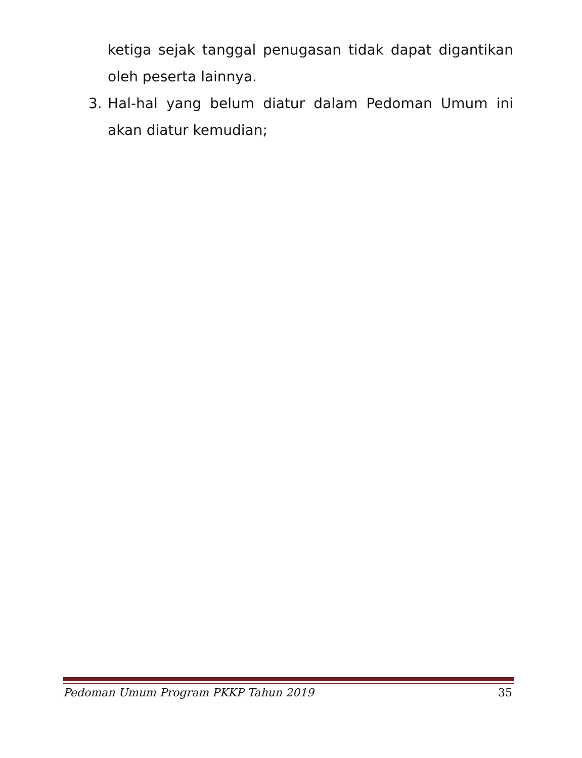ketiga sejak tanggal penugasan tidak dapat digantikan oleh peserta lainnya.
3. Hal-hal yang belum diatur dalam Pedoman Umum ini akan diatur kemudian;
Pedoman Umum Program PKKP Tahun 2019 35